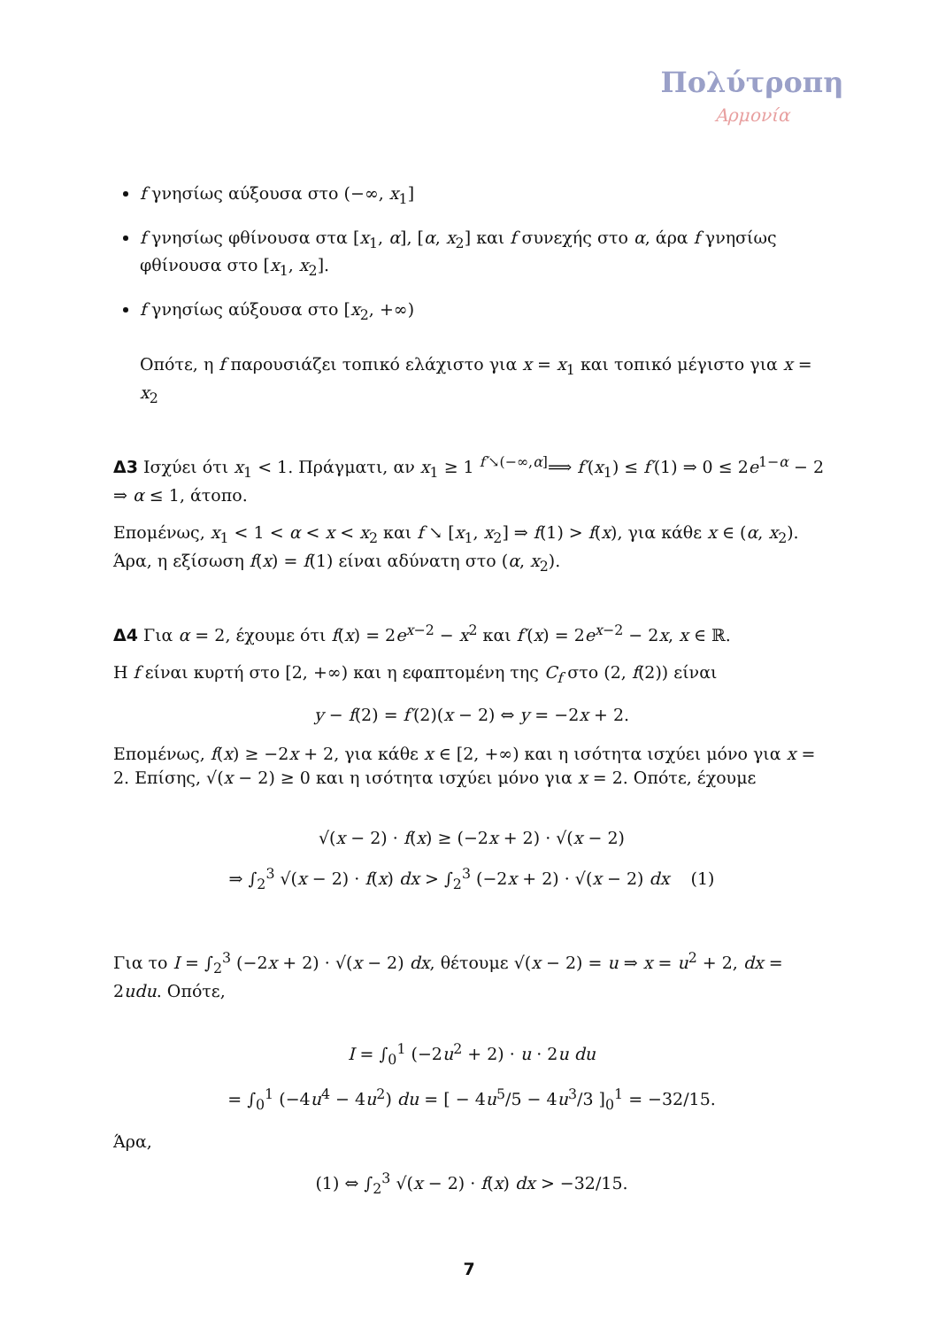Πολύτροπη
Αρμονία
f γνησίως αύξουσα στο (−∞, x<sub>1</sub>]
f γνησίως φθίνουσα στα [x<sub>1</sub>, α], [α, x<sub>2</sub>] και f συνεχής στο α, άρα f γνησίως φθίνουσα στο [x<sub>1</sub>, x<sub>2</sub>].
f γνησίως αύξουσα στο [x<sub>2</sub>, +∞)
Οπότε, η f παρουσιάζει τοπικό ελάχιστο για x = x<sub>1</sub> και τοπικό μέγιστο για x = x<sub>2</sub>
Δ3 Ισχύει ότι x<sub>1</sub> < 1. Πράγματι, αν x<sub>1</sub> ≥ 1 <sup>f′↘(−∞,α]</sup>⟹ f′(x<sub>1</sub>) ≤ f′(1) ⇒ 0 ≤ 2e<sup>1−α</sup> − 2 ⇒ α ≤ 1, άτοπο.
Επομένως, x<sub>1</sub> < 1 < α < x < x<sub>2</sub> και f ↘ [x<sub>1</sub>, x<sub>2</sub>] ⇒ f(1) > f(x), για κάθε x ∈ (α, x<sub>2</sub>). Άρα, η εξίσωση f(x) = f(1) είναι αδύνατη στο (α, x<sub>2</sub>).
Δ4 Για α = 2, έχουμε ότι f(x) = 2e<sup>x−2</sup> − x<sup>2</sup> και f′(x) = 2e<sup>x−2</sup> − 2x, x ∈ ℝ.
Η f είναι κυρτή στο [2, +∞) και η εφαπτομένη της C<sub>f</sub> στο (2, f(2)) είναι
y − f(2) = f′(2)(x − 2) ⇔ y = −2x + 2.
Επομένως, f(x) ≥ −2x + 2, για κάθε x ∈ [2, +∞) και η ισότητα ισχύει μόνο για x = 2. Επίσης, √(x − 2) ≥ 0 και η ισότητα ισχύει μόνο για x = 2. Οπότε, έχουμε
√(x − 2) · f(x) ≥ (−2x + 2) · √(x − 2)
⇒ ∫<sub>2</sub><sup>3</sup> √(x − 2) · f(x) dx > ∫<sub>2</sub><sup>3</sup> (−2x + 2) · √(x − 2) dx (1)
Για το I = ∫<sub>2</sub><sup>3</sup> (−2x + 2) · √(x − 2) dx, θέτουμε √(x − 2) = u ⇒ x = u<sup>2</sup> + 2, dx = 2udu. Οπότε,
I = ∫<sub>0</sub><sup>1</sup> (−2u<sup>2</sup> + 2) · u · 2u du
= ∫<sub>0</sub><sup>1</sup> (−4u<sup>4</sup> − 4u<sup>2</sup>) du = [ − 4u<sup>5</sup>/5 − 4u<sup>3</sup>/3 ]<sub>0</sub><sup>1</sup> = −32/15.
Άρα,
(1) ⇔ ∫<sub>2</sub><sup>3</sup> √(x − 2) · f(x) dx > −32/15.
7